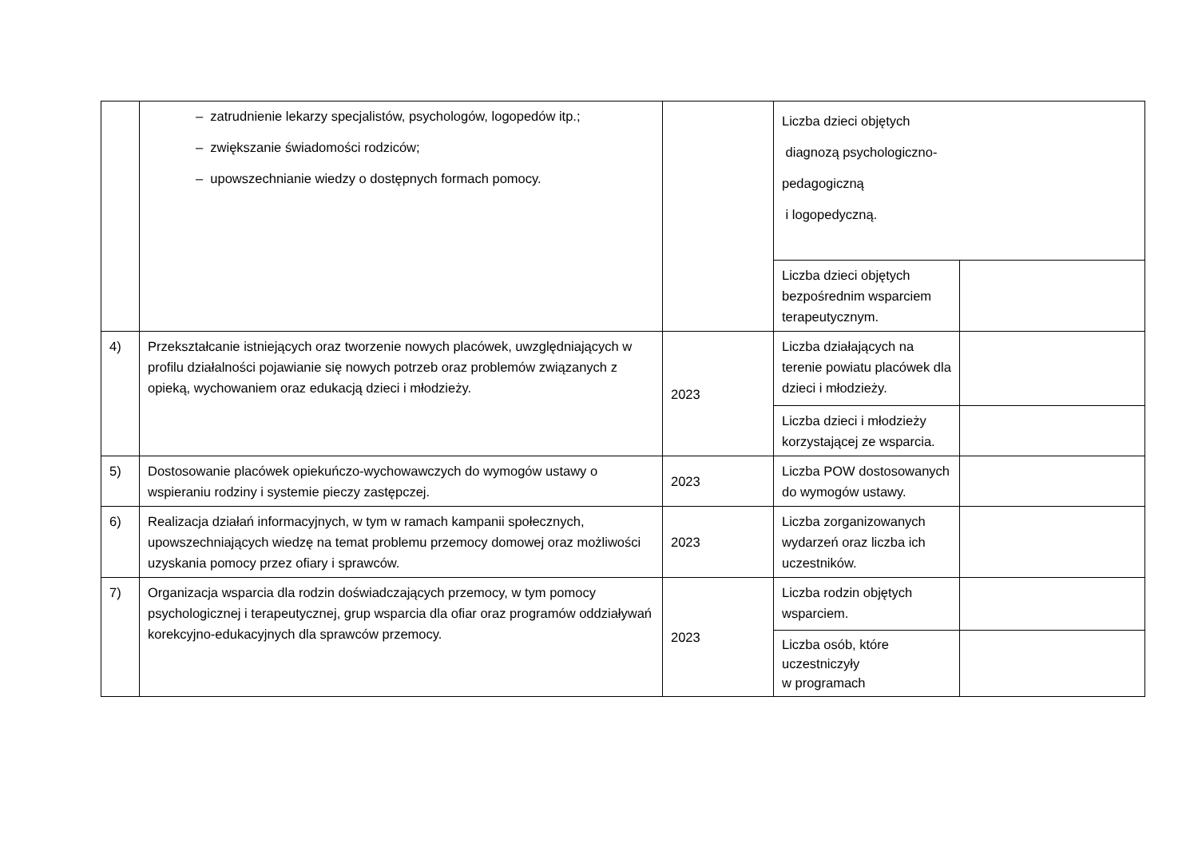| | – zatrudnienie lekarzy specjalistów, psychologów, logopedów itp.; – zwiększanie świadomości rodziców; – upowszechnianie wiedzy o dostępnych formach pomocy. | | Liczba dzieci objętych diagnozą psychologiczno- pedagogiczną i logopedyczną. | |
| | | | Liczba dzieci objętych bezpośrednim wsparciem terapeutycznym. | |
| 4) | Przekształcanie istniejących oraz tworzenie nowych placówek, uwzględniających w profilu działalności pojawianie się nowych potrzeb oraz problemów związanych z opieką, wychowaniem oraz edukacją dzieci i młodzieży. | 2023 | Liczba działających na terenie powiatu placówek dla dzieci i młodzieży. | |
| | | | Liczba dzieci i młodzieży korzystającej ze wsparcia. | |
| 5) | Dostosowanie placówek opiekuńczo-wychowawczych do wymogów ustawy o wspieraniu rodziny i systemie pieczy zastępczej. | 2023 | Liczba POW dostosowanych do wymogów ustawy. | |
| 6) | Realizacja działań informacyjnych, w tym w ramach kampanii społecznych, upowszechniających wiedzę na temat problemu przemocy domowej oraz możliwości uzyskania pomocy przez ofiary i sprawców. | 2023 | Liczba zorganizowanych wydarzeń oraz liczba ich uczestników. | |
| 7) | Organizacja wsparcia dla rodzin doświadczających przemocy, w tym pomocy psychologicznej i terapeutycznej, grup wsparcia dla ofiar oraz programów oddziaływań korekcyjno-edukacyjnych dla sprawców przemocy. | 2023 | Liczba rodzin objętych wsparciem. | |
| | | | Liczba osób, które uczestniczyły w programach | |